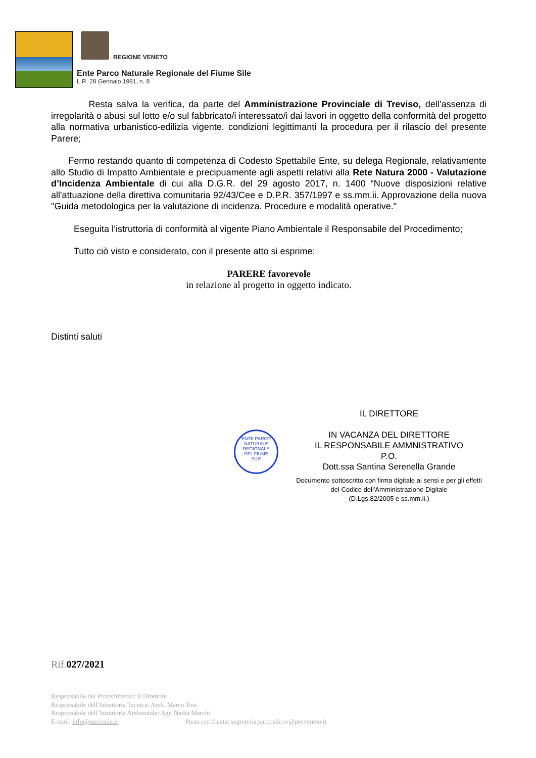REGIONE VENETO
Ente Parco Naturale Regionale del Fiume Sile
L.R. 28 Gennaio 1991, n. 8
Resta salva la verifica, da parte del Amministrazione Provinciale di Treviso, dell’assenza di irregolarità o abusi sul lotto e/o sul fabbricato/i interessato/i dai lavori in oggetto della conformità del progetto alla normativa urbanistico-edilizia vigente, condizioni legittimanti la procedura per il rilascio del presente Parere;
Fermo restando quanto di competenza di Codesto Spettabile Ente, su delega Regionale, relativamente allo Studio di Impatto Ambientale e precipuamente agli aspetti relativi alla Rete Natura 2000 - Valutazione d’Incidenza Ambientale di cui alla D.G.R. del 29 agosto 2017, n. 1400 “Nuove disposizioni relative all'attuazione della direttiva comunitaria 92/43/Cee e D.P.R. 357/1997 e ss.mm.ii. Approvazione della nuova "Guida metodologica per la valutazione di incidenza. Procedure e modalità operative."
Eseguita l’istruttoria di conformità al vigente Piano Ambientale il Responsabile del Procedimento;
Tutto ciò visto e considerato, con il presente atto si esprime:
PARERE favorevole
in relazione al progetto in oggetto indicato.
Distinti saluti
ENTE PARCO
NATURALE REGIONALE
DEL FIUME
SILE
IL DIRETTORE
IN VACANZA DEL DIRETTORE
IL RESPONSABILE AMMNISTRATIVO
P.O.
Dott.ssa Santina Serenella Grande
Documento sottoscritto con firma digitale ai sensi e per gli effetti del Codice dell'Amministrazione Digitale
(D.Lgs.82/2005 e ss.mm.ii.)
Rif.027/2021
Responsabile del Procedimento: Il Direttore
Responsabile dell’Istruttoria Tecnica: Arch. Marco Tosi
Responsabile dell’Istruttoria Ambientale: Agr. Nadia Marchi
E-mail: info@parcosile.it Posta certificata: segreteria.parcosile.tv@pecveneto.it